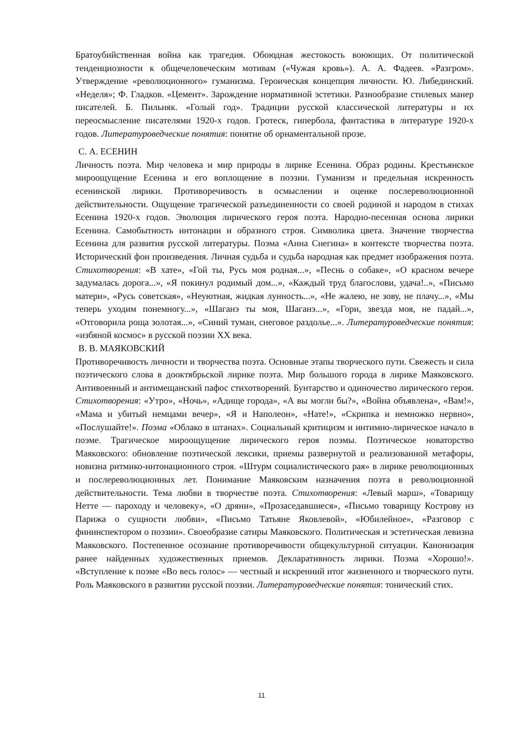Братоубийственная война как трагедия. Обоюдная жестокость воюющих. От политической тенденциозности к общечеловеческим мотивам («Чужая кровь»). А. А. Фадеев. «Разгром». Утверждение «революционного» гуманизма. Героическая концепция личности. Ю. Либединский. «Неделя»; Ф. Гладков. «Цемент». Зарождение нормативной эстетики. Разнообразие стилевых манер писателей. Б. Пильняк. «Голый год». Традиции русской классической литературы и их переосмысление писателями 1920-х годов. Гротеск, гипербола, фантастика в литературе 1920-х годов. Литературоведческие понятия: понятие об орнаментальной прозе.
С. А. ЕСЕНИН
Личность поэта. Мир человека и мир природы в лирике Есенина. Образ родины. Крестьянское мироощущение Есенина и его воплощение в поэзии. Гуманизм и предельная искренность есенинской лирики. Противоречивость в осмыслении и оценке послереволюционной действительности. Ощущение трагической разъединенности со своей родиной и народом в стихах Есенина 1920-х годов. Эволюция лирического героя поэта. Народно-песенная основа лирики Есенина. Самобытность интонации и образного строя. Символика цвета. Значение творчества Есенина для развития русской литературы. Поэма «Анна Снегина» в контексте творчества поэта. Исторический фон произведения. Личная судьба и судьба народная как предмет изображения поэта. Стихотворения: «В хате», «Гой ты, Русь моя родная...», «Песнь о собаке», «О красном вечере задумалась дорога...», «Я покинул родимый дом...», «Каждый труд благослови, удача!..», «Письмо матери», «Русь советская», «Неуютная, жидкая лунность...», «Не жалею, не зову, не плачу...», «Мы теперь уходим понемногу...», «Шаганэ ты моя, Шаганэ...», «Гори, звезда моя, не падай...», «Отговорила роща золотая...», «Синий туман, снеговое раздолье...». Литературоведческие понятия: «избяной космос» в русской поэзии XX века.
В. В. МАЯКОВСКИЙ
Противоречивость личности и творчества поэта. Основные этапы творческого пути. Свежесть и сила поэтического слова в дооктябрьской лирике поэта. Мир большого города в лирике Маяковского. Антивоенный и антимещанский пафос стихотворений. Бунтарство и одиночество лирического героя. Стихотворения: «Утро», «Ночь», «Адище города», «А вы могли бы?», «Война объявлена», «Вам!», «Мама и убитый немцами вечер», «Я и Наполеон», «Нате!», «Скрипка и немножко нервно», «Послушайте!». Поэма «Облако в штанах». Социальный критицизм и интимно-лирическое начало в поэме. Трагическое мироощущение лирического героя поэмы. Поэтическое новаторство Маяковского: обновление поэтической лексики, приемы развернутой и реализованной метафоры, новизна ритмико-интонационного строя. «Штурм социалистического рая» в лирике революционных и послереволюционных лет. Понимание Маяковским назначения поэта в революционной действительности. Тема любви в творчестве поэта. Стихотворения: «Левый марш», «Товарищу Нетте — пароходу и человеку», «О дряни», «Прозаседавшиеся», «Письмо товарищу Кострову из Парижа о сущности любви», «Письмо Татьяне Яковлевой», «Юбилейное», «Разговор с фининспектором о поэзии». Своеобразие сатиры Маяковского. Политическая и эстетическая левизна Маяковского. Постепенное осознание противоречивости общекультурной ситуации. Канонизация ранее найденных художественных приемов. Декларативность лирики. Поэма «Хорошо!». «Вступление к поэме «Во весь голос» — честный и искренний итог жизненного и творческого пути. Роль Маяковского в развитии русской поэзии. Литературоведческие понятия: тонический стих.
11